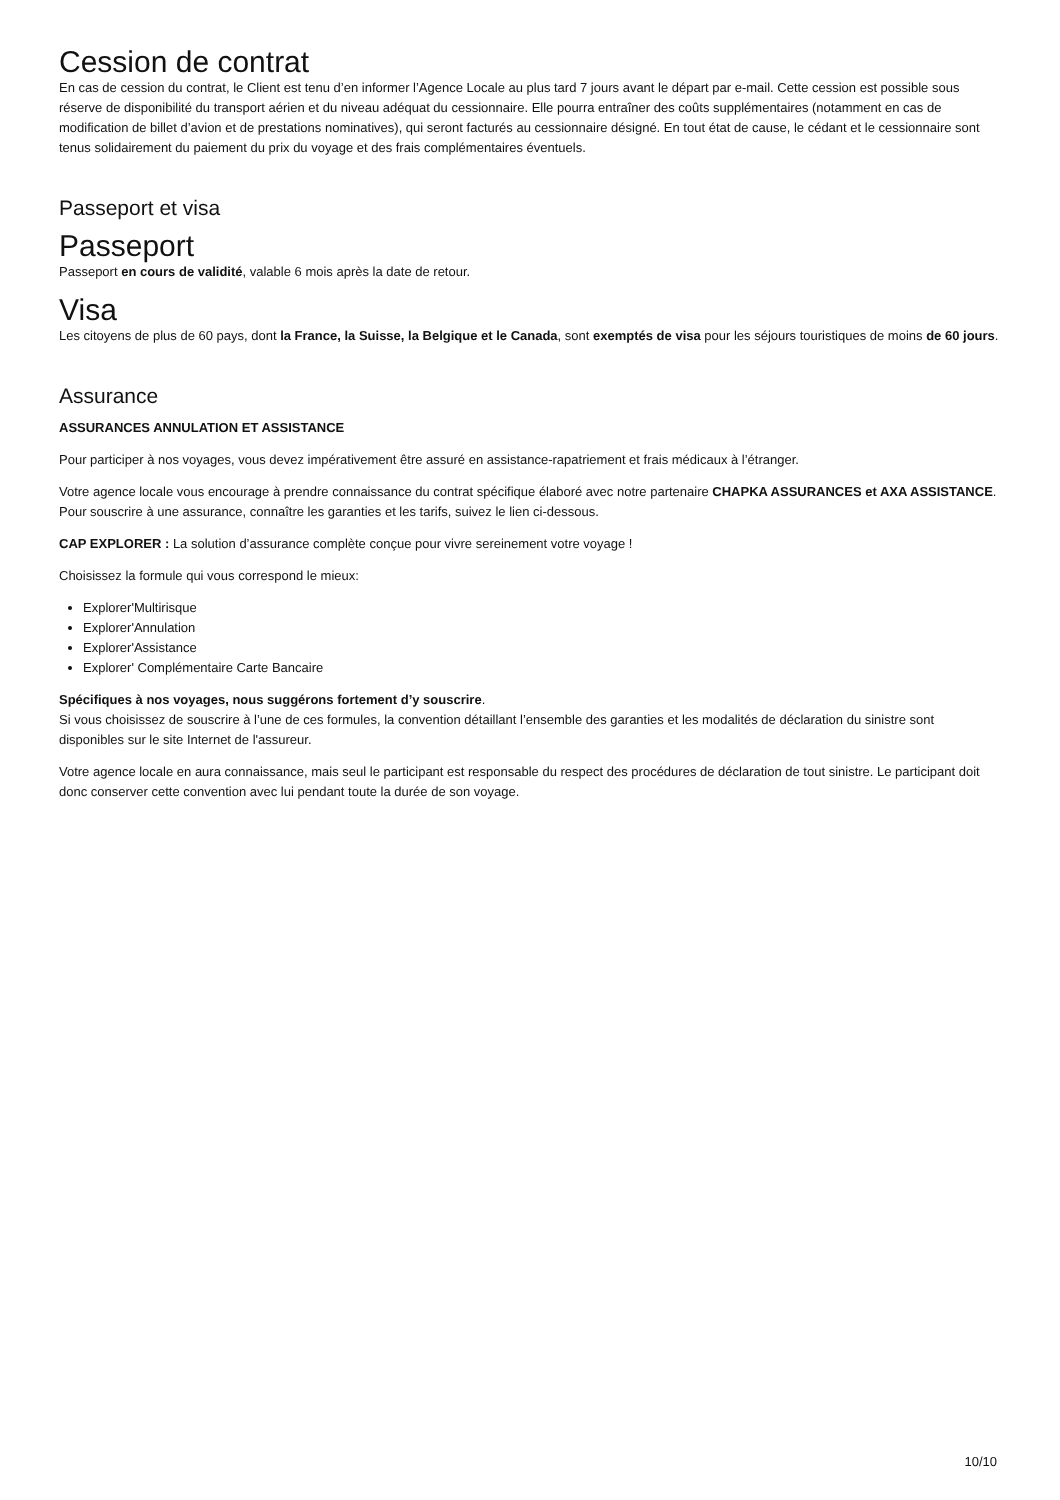Cession de contrat
En cas de cession du contrat, le Client est tenu d’en informer l’Agence Locale au plus tard 7 jours avant le départ par e-mail. Cette cession est possible sous réserve de disponibilité du transport aérien et du niveau adéquat du cessionnaire. Elle pourra entraîner des coûts supplémentaires (notamment en cas de modification de billet d’avion et de prestations nominatives), qui seront facturés au cessionnaire désigné. En tout état de cause, le cédant et le cessionnaire sont tenus solidairement du paiement du prix du voyage et des frais complémentaires éventuels.
Passeport et visa
Passeport
Passeport en cours de validité, valable 6 mois après la date de retour.
Visa
Les citoyens de plus de 60 pays, dont la France, la Suisse, la Belgique et le Canada, sont exemptés de visa pour les séjours touristiques de moins de 60 jours.
Assurance
ASSURANCES ANNULATION ET ASSISTANCE
Pour participer à nos voyages, vous devez impérativement être assuré en assistance-rapatriement et frais médicaux à l’étranger.
Votre agence locale vous encourage à prendre connaissance du contrat spécifique élaboré avec notre partenaire CHAPKA ASSURANCES et AXA ASSISTANCE.
Pour souscrire à une assurance, connaître les garanties et les tarifs, suivez le lien ci-dessous.
CAP EXPLORER : La solution d’assurance complète conçue pour vivre sereinement votre voyage !
Choisissez la formule qui vous correspond le mieux:
Explorer'Multirisque
Explorer'Annulation
Explorer'Assistance
Explorer' Complémentaire Carte Bancaire
Spécifiques à nos voyages, nous suggérons fortement d’y souscrire.
Si vous choisissez de souscrire à l’une de ces formules, la convention détaillant l’ensemble des garanties et les modalités de déclaration du sinistre sont disponibles sur le site Internet de l'assureur.
Votre agence locale en aura connaissance, mais seul le participant est responsable du respect des procédures de déclaration de tout sinistre. Le participant doit donc conserver cette convention avec lui pendant toute la durée de son voyage.
10/10